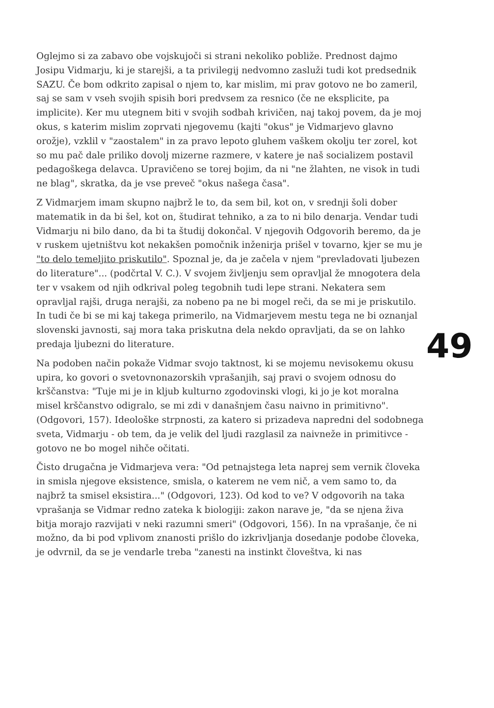Oglejmo si za zabavo obe vojskujoči si strani nekoliko pobliže. Prednost dajmo Josipu Vidmarju, ki je starejši, a ta privilegij nedvomno zasluži tudi kot predsednik SAZU. Če bom odkrito zapisal o njem to, kar mislim, mi prav gotovo ne bo zameril, saj se sam v vseh svojih spisih bori predvsem za resnico (če ne eksplicite, pa implicite). Ker mu utegnem biti v svojih sodbah krivičen, naj takoj povem, da je moj okus, s katerim mislim zoprvati njegovemu (kajti "okus" je Vidmarjevo glavno orožje), vzklil v "zaostalem" in za pravo lepoto gluhem vaškem okolju ter zorel, kot so mu pač dale priliko dovolj mizerne razmere, v katere je naš socializem postavil pedagoškega delavca. Upravičeno se torej bojim, da ni "ne žlahten, ne visok in tudi ne blag", skratka, da je vse preveč "okus našega časa".
Z Vidmarjem imam skupno najbrž le to, da sem bil, kot on, v srednji šoli dober matematik in da bi šel, kot on, študirat tehniko, a za to ni bilo denarja. Vendar tudi Vidmarju ni bilo dano, da bi ta študij dokončal. V njegovih Odgovorih beremo, da je v ruskem ujetništvu kot nekakšen pomočnik inženirja prišel v tovarno, kjer se mu je "to delo temeljito priskutilo". Spoznal je, da je začela v njem "prevladovati ljubezen do literature"... (podčrtal V. C.). V svojem življenju sem opravljal že mnogotera dela ter v vsakem od njih odkrival poleg tegobnih tudi lepe strani. Nekatera sem opravljal rajši, druga nerajši, za nobeno pa ne bi mogel reči, da se mi je priskutilo. In tudi če bi se mi kaj takega primerilo, na Vidmarjevem mestu tega ne bi oznanjal slovenski javnosti, saj mora taka priskutna dela nekdo opravljati, da se on lahko predaja ljubezni do literature.
Na podoben način pokaže Vidmar svojo taktnost, ki se mojemu nevisokemu okusu upira, ko govori o svetovnonazorskih vprašanjih, saj pravi o svojem odnosu do krščanstva: "Tuje mi je in kljub kulturno zgodovinski vlogi, ki jo je kot moralna misel krščanstvo odigralo, se mi zdi v današnjem času naivno in primitivno". (Odgovori, 157). Ideološke strpnosti, za katero si prizadeva napredni del sodobnega sveta, Vidmarju - ob tem, da je velik del ljudi razglasil za naivneže in primitivce - gotovo ne bo mogel nihče očitati.
Čisto drugačna je Vidmarjeva vera: "Od petnajstega leta naprej sem vernik človeka in smisla njegove eksistence, smisla, o katerem ne vem nič, a vem samo to, da najbrž ta smisel eksistira..." (Odgovori, 123). Od kod to ve? V odgovorih na taka vprašanja se Vidmar redno zateka k biologiji: zakon narave je, "da se njena živa bitja morajo razvijati v neki razumni smeri" (Odgovori, 156). In na vprašanje, če ni možno, da bi pod vplivom znanosti prišlo do izkrivljanja dosedanje podobe človeka, je odvrnil, da se je vendarle treba "zanesti na instinkt človeštva, ki nas
49